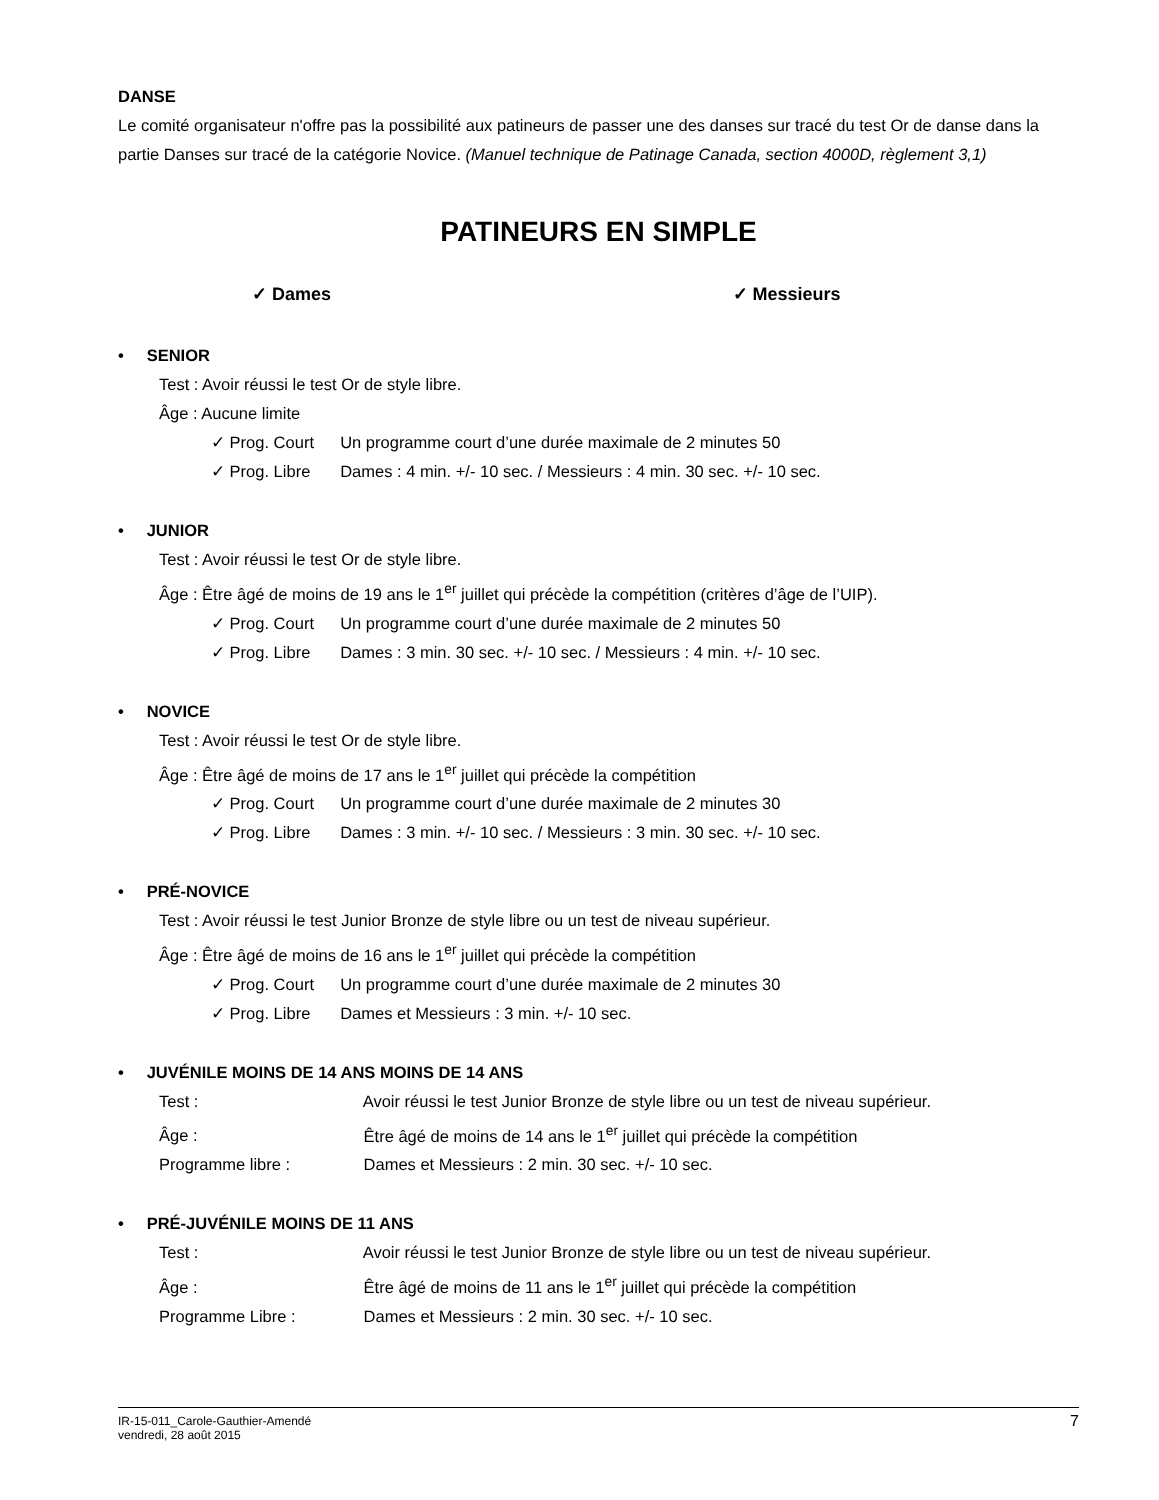DANSE
Le comité organisateur n'offre pas la possibilité aux patineurs de passer une des danses sur tracé du test Or de danse dans la partie Danses sur tracé de la catégorie Novice. (Manuel technique de Patinage Canada, section 4000D, règlement 3,1)
PATINEURS EN SIMPLE
✓ Dames ✓ Messieurs
• SENIOR
Test : Avoir réussi le test Or de style libre.
Âge : Aucune limite
✓ Prog. Court Un programme court d’une durée maximale de 2 minutes 50
✓ Prog. Libre Dames : 4 min. +/- 10 sec. / Messieurs : 4 min. 30 sec. +/- 10 sec.
• JUNIOR
Test : Avoir réussi le test Or de style libre.
Âge : Être âgé de moins de 19 ans le 1<sup>er</sup> juillet qui précède la compétition (critères d’âge de l’UIP).
✓ Prog. Court Un programme court d’une durée maximale de 2 minutes 50
✓ Prog. Libre Dames : 3 min. 30 sec. +/- 10 sec. / Messieurs : 4 min. +/- 10 sec.
• NOVICE
Test : Avoir réussi le test Or de style libre.
Âge : Être âgé de moins de 17 ans le 1<sup>er</sup> juillet qui précède la compétition
✓ Prog. Court Un programme court d’une durée maximale de 2 minutes 30
✓ Prog. Libre Dames : 3 min. +/- 10 sec. / Messieurs : 3 min. 30 sec. +/- 10 sec.
• PRÉ-NOVICE
Test : Avoir réussi le test Junior Bronze de style libre ou un test de niveau supérieur.
Âge : Être âgé de moins de 16 ans le 1<sup>er</sup> juillet qui précède la compétition
✓ Prog. Court Un programme court d’une durée maximale de 2 minutes 30
✓ Prog. Libre Dames et Messieurs : 3 min. +/- 10 sec.
• JUVÉNILE MOINS DE 14 ANS MOINS DE 14 ANS
Test : Avoir réussi le test Junior Bronze de style libre ou un test de niveau supérieur.
Âge : Être âgé de moins de 14 ans le 1<sup>er</sup> juillet qui précède la compétition
Programme libre : Dames et Messieurs : 2 min. 30 sec. +/- 10 sec.
• PRÉ-JUVÉNILE MOINS DE 11 ANS
Test : Avoir réussi le test Junior Bronze de style libre ou un test de niveau supérieur.
Âge : Être âgé de moins de 11 ans le 1<sup>er</sup> juillet qui précède la compétition
Programme Libre : Dames et Messieurs : 2 min. 30 sec. +/- 10 sec.
IR-15-011_Carole-Gauthier-Amendé
vendredi, 28 août 2015
7